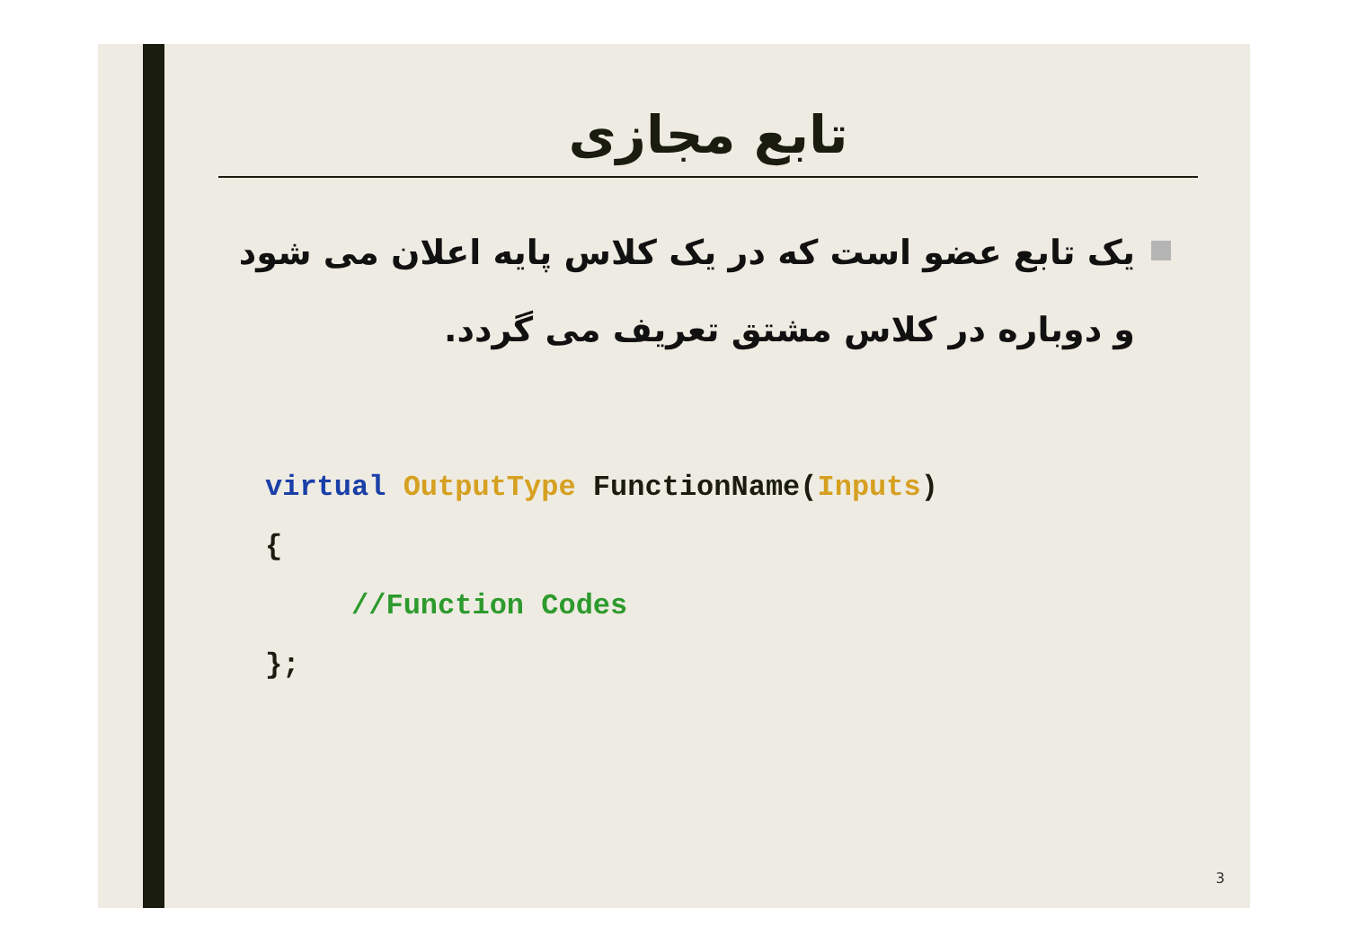تابع مجازی
یک تابع عضو است که در یک کلاس پایه اعلان می شود و دوباره در کلاس مشتق تعریف می گردد.
virtual OutputType FunctionName(Inputs)
{
     //Function Codes
};
3